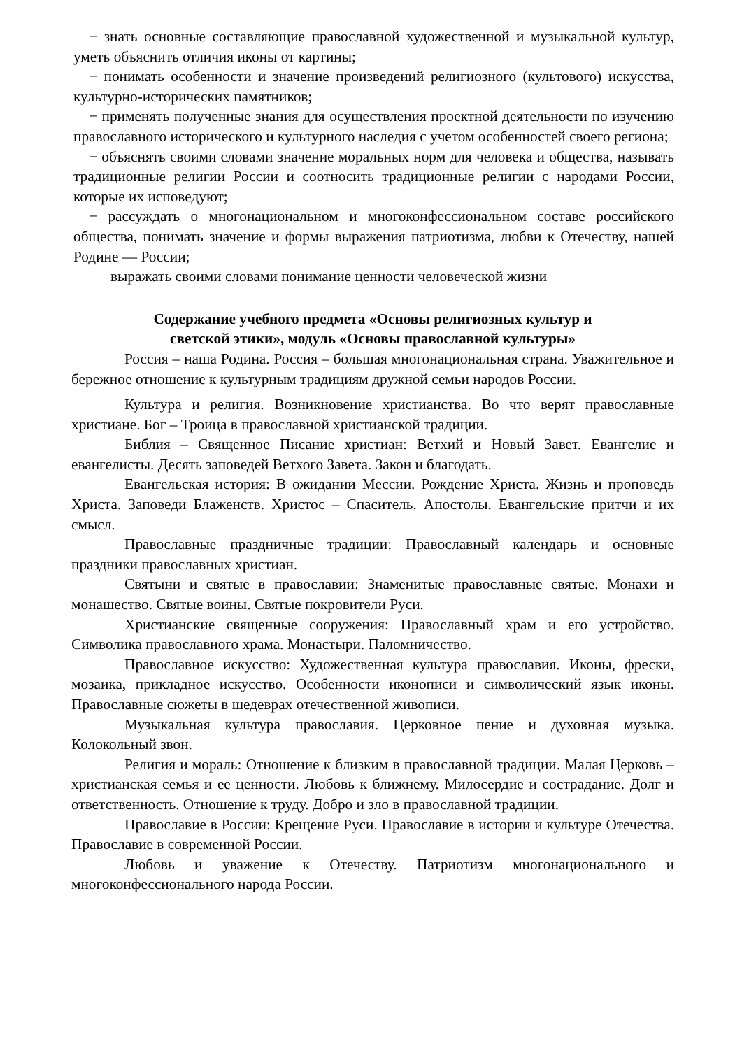− знать основные составляющие православной художественной и музыкальной культур, уметь объяснить отличия иконы от картины;
− понимать особенности и значение произведений религиозного (культового) искусства, культурно-исторических памятников;
− применять полученные знания для осуществления проектной деятельности по изучению православного исторического и культурного наследия с учетом особенностей своего региона;
− объяснять своими словами значение моральных норм для человека и общества, называть традиционные религии России и соотносить традиционные религии с народами России, которые их исповедуют;
− рассуждать о многонациональном и многоконфессиональном составе российского общества, понимать значение и формы выражения патриотизма, любви к Отечеству, нашей Родине — России;
выражать своими словами понимание ценности человеческой жизни
Содержание учебного предмета «Основы религиозных культур и
светской этики», модуль «Основы православной культуры»
Россия – наша Родина. Россия – большая многонациональная страна. Уважительное и бережное отношение к культурным традициям дружной семьи народов России.
Культура и религия. Возникновение христианства. Во что верят православные христиане. Бог – Троица в православной христианской традиции.
Библия – Священное Писание христиан: Ветхий и Новый Завет. Евангелие и евангелисты. Десять заповедей Ветхого Завета. Закон и благодать.
Евангельская история: В ожидании Мессии. Рождение Христа. Жизнь и проповедь Христа. Заповеди Блаженств. Христос – Спаситель. Апостолы. Евангельские притчи и их смысл.
Православные праздничные традиции: Православный календарь и основные праздники православных христиан.
Святыни и святые в православии: Знаменитые православные святые. Монахи и монашество. Святые воины. Святые покровители Руси.
Христианские священные сооружения: Православный храм и его устройство. Символика православного храма. Монастыри. Паломничество.
Православное искусство: Художественная культура православия. Иконы, фрески, мозаика, прикладное искусство. Особенности иконописи и символический язык иконы. Православные сюжеты в шедеврах отечественной живописи.
Музыкальная культура православия. Церковное пение и духовная музыка. Колокольный звон.
Религия и мораль: Отношение к близким в православной традиции. Малая Церковь – христианская семья и ее ценности. Любовь к ближнему. Милосердие и сострадание. Долг и ответственность. Отношение к труду. Добро и зло в православной традиции.
Православие в России: Крещение Руси. Православие в истории и культуре Отечества. Православие в современной России.
Любовь и уважение к Отечеству. Патриотизм многонационального и многоконфессионального народа России.